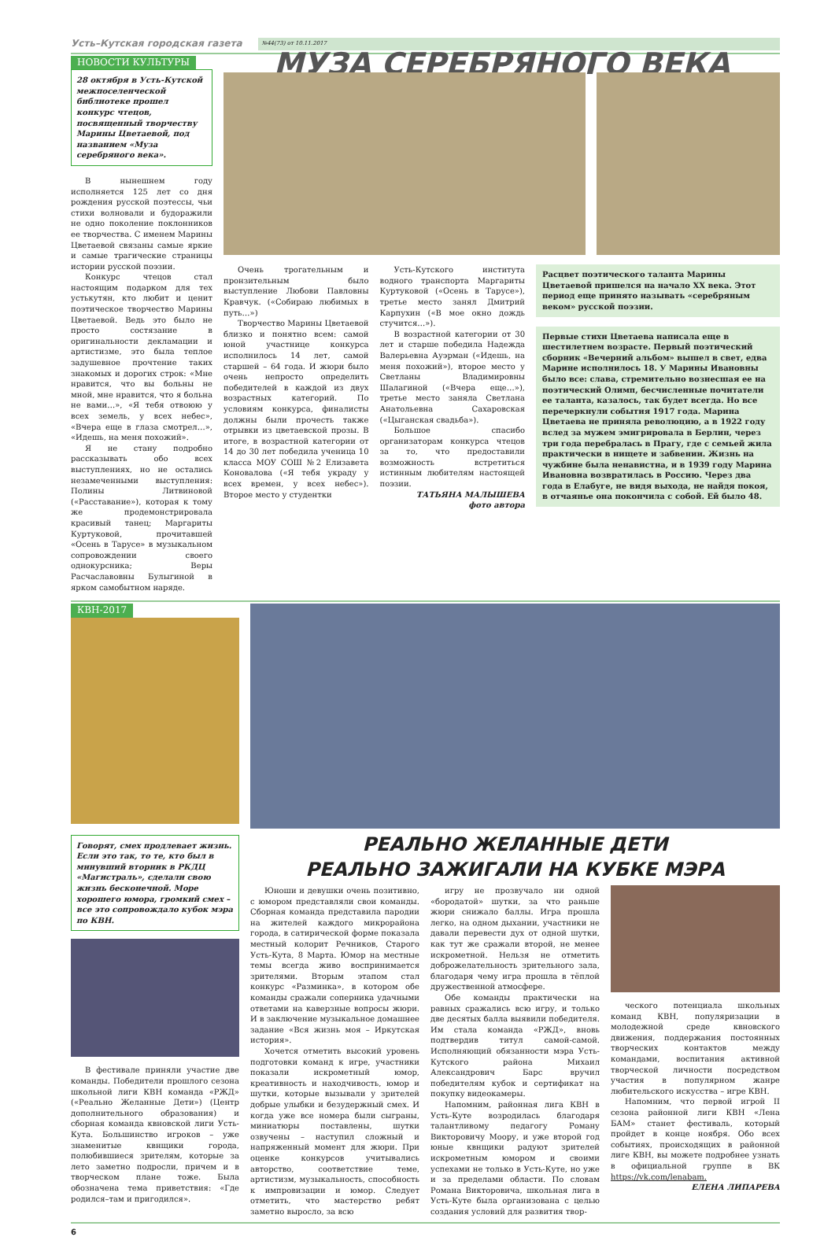Усть–Кутская городская газета №44(73) от 10.11.2017
НОВОСТИ КУЛЬТУРЫ
28 октября в Усть-Кутской межпоселенческой библиотеке прошел конкурс чтецов, посвященный творчеству Марины Цветаевой, под названием «Муза серебряного века».
В нынешнем году исполняется 125 лет со дня рождения русской поэтессы, чьи стихи волновали и будоражили не одно поколение поклонников ее творчества. С именем Марины Цветаевой связаны самые яркие и самые трагические страницы истории русской поэзии.
Конкурс чтецов стал настоящим подарком для тех устькутян, кто любит и ценит поэтическое творчество Марины Цветаевой. Ведь это было не просто состязание в оригинальности декламации и артистизме, это была теплое задушевное прочтение таких знакомых и дорогих строк: «Мне нравится, что вы больны не мной, мне нравится, что я больна не вами…», «Я тебя отвоюю у всех земель, у всех небес», «Вчера еще в глаза смотрел…», «Идешь, на меня похожий».
Я не стану подробно рассказывать обо всех выступлениях, но не остались незамеченными выступления: Полины Литвиновой («Расставание»), которая к тому же продемонстрировала красивый танец; Маргариты Куртуковой, прочитавшей «Осень в Тарусе» в музыкальном сопровождении своего однокурсника; Веры Расчаславовны Булыгиной в ярком самобытном наряде.
МУЗА СЕРЕБРЯНОГО ВЕКА
Очень трогательным и пронзительным было выступление Любови Павловны Кравчук. («Собираю любимых в путь…»)
Творчество Марины Цветаевой близко и понятно всем: самой юной участнице конкурса исполнилось 14 лет, самой старшей – 64 года. И жюри было очень непросто определить победителей в каждой из двух возрастных категорий. По условиям конкурса, финалисты должны были прочесть также отрывки из цветаевской прозы. В итоге, в возрастной категории от 14 до 30 лет победила ученица 10 класса МОУ СОШ №2 Елизавета Коновалова («Я тебя украду у всех времен, у всех небес»). Второе место у студентки
Усть-Кутского института водного транспорта Маргариты Куртуковой («Осень в Тарусе»), третье место занял Дмитрий Карпухин («В мое окно дождь стучится…»).
В возрастной категории от 30 лет и старше победила Надежда Валерьевна Ауэрман («Идешь, на меня похожий»), второе место у Светланы Владимировны Шалагиной («Вчера еще…»), третье место заняла Светлана Анатольевна Сахаровская («Цыганская свадьба»).
Большое спасибо организаторам конкурса чтецов за то, что предоставили возможность встретиться истинным любителям настоящей поэзии.
ТАТЬЯНА МАЛЫШЕВА
фото автора
Расцвет поэтического таланта Марины Цветаевой пришелся на начало XX века. Этот период еще принято называть «серебряным веком» русской поэзии.
Первые стихи Цветаева написала еще в шестилетнем возрасте. Первый поэтический сборник «Вечерний альбом» вышел в свет, едва Марине исполнилось 18. У Марины Ивановны было все: слава, стремительно вознесшая ее на поэтический Олимп, бесчисленные почитатели ее таланта, казалось, так будет всегда. Но все перечеркнули события 1917 года. Марина Цветаева не приняла революцию, а в 1922 году вслед за мужем эмигрировала в Берлин, через три года перебралась в Прагу, где с семьей жила практически в нищете и забвении. Жизнь на чужбине была ненавистна, и в 1939 году Марина Ивановна возвратилась в Россию. Через два года в Елабуге, не видя выхода, не найдя покоя, в отчаянье она покончила с собой. Ей было 48.
КВН-2017
Говорят, смех продлевает жизнь. Если это так, то те, кто был в минувший вторник в РКДЦ «Магистраль», сделали свою жизнь бесконечной. Море хорошего юмора, громкий смех – все это сопровождало кубок мэра по КВН.
В фестивале приняли участие две команды. Победители прошлого сезона школьной лиги КВН команда «РЖД» («Реально Желанные Дети») (Центр дополнительного образования) и сборная команда квновской лиги Усть-Кута. Большинство игроков – уже знаменитые квнщики города, полюбившиеся зрителям, которые за лето заметно подросли, причем и в творческом плане тоже. Была обозначена тема приветствия: «Где родился–там и пригодился».
РЕАЛЬНО ЖЕЛАННЫЕ ДЕТИ
РЕАЛЬНО ЗАЖИГАЛИ НА КУБКЕ МЭРА
Юноши и девушки очень позитивно, с юмором представляли свои команды. Сборная команда представила пародии на жителей каждого микрорайона города, в сатирической форме показала местный колорит Речников, Старого Усть-Кута, 8 Марта. Юмор на местные темы всегда живо воспринимается зрителями. Вторым этапом стал конкурс «Разминка», в котором обе команды сражали соперника удачными ответами на каверзные вопросы жюри. И в заключение музыкальное домашнее задание «Вся жизнь моя – Иркутская история».
Хочется отметить высокий уровень подготовки команд к игре, участники показали искрометный юмор, креативность и находчивость, юмор и шутки, которые вызывали у зрителей добрые улыбки и безудержный смех. И когда уже все номера были сыграны, миниатюры поставлены, шутки озвучены – наступил сложный и напряженный момент для жюри. При оценке конкурсов учитывались авторство, соответствие теме, артистизм, музыкальность, способность к импровизации и юмор. Следует отметить, что мастерство ребят заметно выросло, за всю
игру не прозвучало ни одной «бородатой» шутки, за что раньше жюри снижало баллы. Игра прошла легко, на одном дыхании, участники не давали перевести дух от одной шутки, как тут же сражали второй, не менее искрометной. Нельзя не отметить доброжелательность зрительного зала, благодаря чему игра прошла в тёплой дружественной атмосфере.
Обе команды практически на равных сражались всю игру, и только две десятых балла выявили победителя. Им стала команда «РЖД», вновь подтвердив титул самой-самой. Исполняющий обязанности мэра Усть-Кутского района Михаил Александрович Барс вручил победителям кубок и сертификат на покупку видеокамеры.
Напомним, районная лига КВН в Усть-Куте возродилась благодаря талантливому педагогу Роману Викторовичу Моору, и уже второй год юные квнщики радуют зрителей искрометным юмором и своими успехами не только в Усть-Куте, но уже и за пределами области. По словам Романа Викторовича, школьная лига в Усть-Куте была организована с целью создания условий для развития твор-
ческого потенциала школьных команд КВН, популяризации в молодежной среде квновского движения, поддержания постоянных творческих контактов между командами, воспитания активной творческой личности посредством участия в популярном жанре любительского искусства – игре КВН.
Напомним, что первой игрой II сезона районной лиги КВН «Лена БАМ» станет фестиваль, который пройдет в конце ноября. Обо всех событиях, происходящих в районной лиге КВН, вы можете подробнее узнать в официальной группе в ВК https://vk.com/lenabam.
ЕЛЕНА ЛИПАРЕВА
6